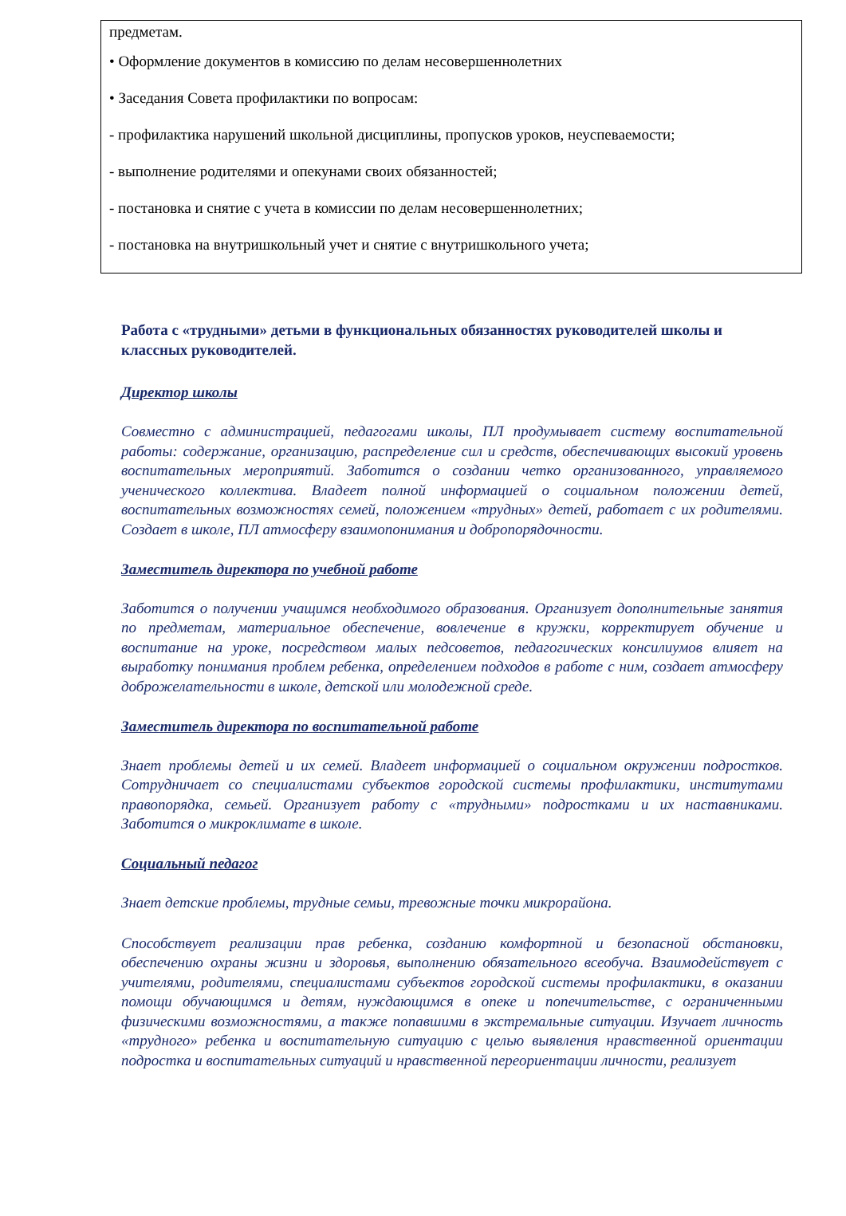предметам.
• Оформление документов в комиссию по делам несовершеннолетних
• Заседания Совета профилактики по вопросам:
- профилактика нарушений школьной дисциплины, пропусков уроков, неуспеваемости;
- выполнение родителями и опекунами своих обязанностей;
- постановка и снятие с учета в комиссии по делам несовершеннолетних;
- постановка на внутришкольный учет и снятие с внутришкольного учета;
Работа с «трудными» детьми в функциональных обязанностях руководителей школы и классных руководителей.
Директор школы
Совместно с администрацией, педагогами школы, ПЛ продумывает систему воспитательной работы: содержание, организацию, распределение сил и средств, обеспечивающих высокий уровень воспитательных мероприятий. Заботится о создании четко организованного, управляемого ученического коллектива. Владеет полной информацией о социальном положении детей, воспитательных возможностях семей, положением «трудных» детей, работает с их родителями. Создает в школе, ПЛ атмосферу взаимопонимания и добропорядочности.
Заместитель директора по учебной работе
Заботится о получении учащимся необходимого образования. Организует дополнительные занятия по предметам, материальное обеспечение, вовлечение в кружки, корректирует обучение и воспитание на уроке, посредством малых педсоветов, педагогических консилиумов влияет на выработку понимания проблем ребенка, определением подходов в работе с ним, создает атмосферу доброжелательности в школе, детской или молодежной среде.
Заместитель директора по воспитательной работе
Знает проблемы детей и их семей. Владеет информацией о социальном окружении подростков. Сотрудничает со специалистами субъектов городской системы профилактики, институтами правопорядка, семьей. Организует работу с «трудными» подростками и их наставниками. Заботится о микроклимате в школе.
Социальный педагог
Знает детские проблемы, трудные семьи, тревожные точки микрорайона.
Способствует реализации прав ребенка, созданию комфортной и безопасной обстановки, обеспечению охраны жизни и здоровья, выполнению обязательного всеобуча. Взаимодействует с учителями, родителями, специалистами субъектов городской системы профилактики, в оказании помощи обучающимся и детям, нуждающимся в опеке и попечительстве, с ограниченными физическими возможностями, а также попавшими в экстремальные ситуации. Изучает личность «трудного» ребенка и воспитательную ситуацию с целью выявления нравственной ориентации подростка и воспитательных ситуаций и нравственной переориентации личности, реализует